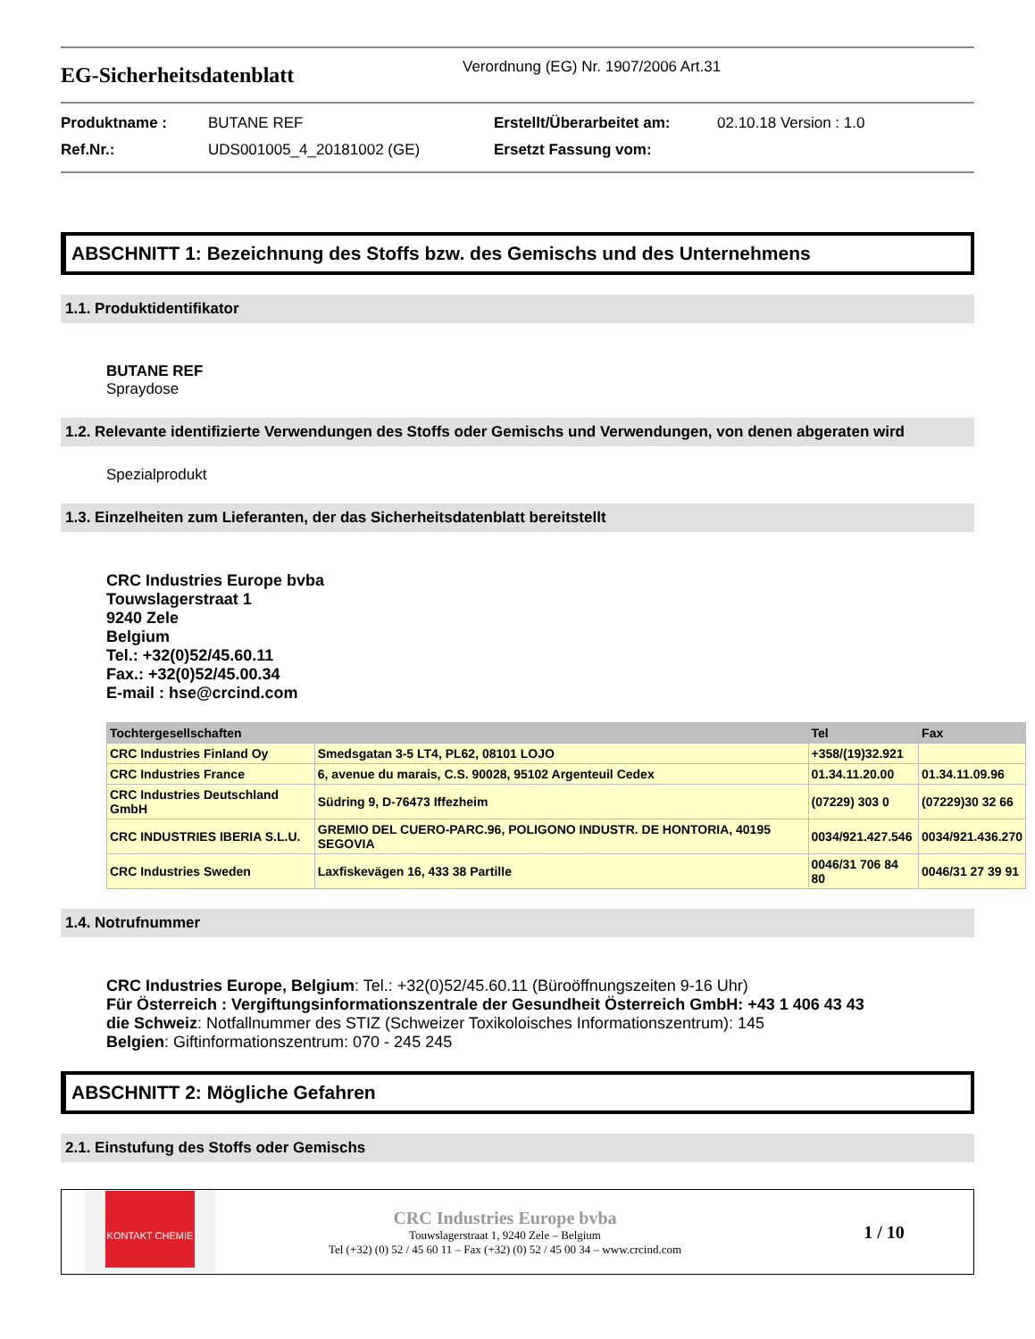EG-Sicherheitsdatenblatt
Verordnung (EG) Nr. 1907/2006 Art.31
Produktname :
BUTANE REF
Erstellt/Überarbeitet am:
02.10.18 Version : 1.0
Ref.Nr.:
UDS001005_4_20181002 (GE)
Ersetzt Fassung vom:
ABSCHNITT 1: Bezeichnung des Stoffs bzw. des Gemischs und des Unternehmens
1.1. Produktidentifikator
BUTANE REF
Spraydose
1.2. Relevante identifizierte Verwendungen des Stoffs oder Gemischs und Verwendungen, von denen abgeraten wird
Spezialprodukt
1.3. Einzelheiten zum Lieferanten, der das Sicherheitsdatenblatt bereitstellt
CRC Industries Europe bvba
Touwslagerstraat 1
9240 Zele
Belgium
Tel.: +32(0)52/45.60.11
Fax.: +32(0)52/45.00.34
E-mail : hse@crcind.com
| Tochtergesellschaften | | Tel | Fax |
| --- | --- | --- | --- |
| CRC Industries Finland Oy | Smedsgatan 3-5 LT4, PL62, 08101 LOJO | +358/(19)32.921 | |
| CRC Industries France | 6, avenue du marais, C.S. 90028, 95102 Argenteuil Cedex | 01.34.11.20.00 | 01.34.11.09.96 |
| CRC Industries Deutschland GmbH | Südring 9, D-76473 Iffezheim | (07229) 303 0 | (07229)30 32 66 |
| CRC INDUSTRIES IBERIA S.L.U. | GREMIO DEL CUERO-PARC.96, POLIGONO INDUSTR. DE HONTORIA, 40195 SEGOVIA | 0034/921.427.546 | 0034/921.436.270 |
| CRC Industries Sweden | Laxfiskevägen 16, 433 38 Partille | 0046/31 706 84 80 | 0046/31 27 39 91 |
1.4. Notrufnummer
CRC Industries Europe, Belgium: Tel.: +32(0)52/45.60.11 (Büroöffnungszeiten 9-16 Uhr)
Für Österreich : Vergiftungsinformationszentrale der Gesundheit Österreich GmbH: +43 1 406 43 43
die Schweiz: Notfallnummer des STIZ (Schweizer Toxikoloisches Informationszentrum): 145
Belgien: Giftinformationszentrum: 070 - 245 245
ABSCHNITT 2: Mögliche Gefahren
2.1. Einstufung des Stoffs oder Gemischs
KONTAKT CHEMIE
CRC Industries Europe bvba
Touwslagerstraat 1, 9240 Zele – Belgium
Tel (+32) (0) 52 / 45 60 11 – Fax (+32) (0) 52 / 45 00 34 – www.crcind.com
1 / 10